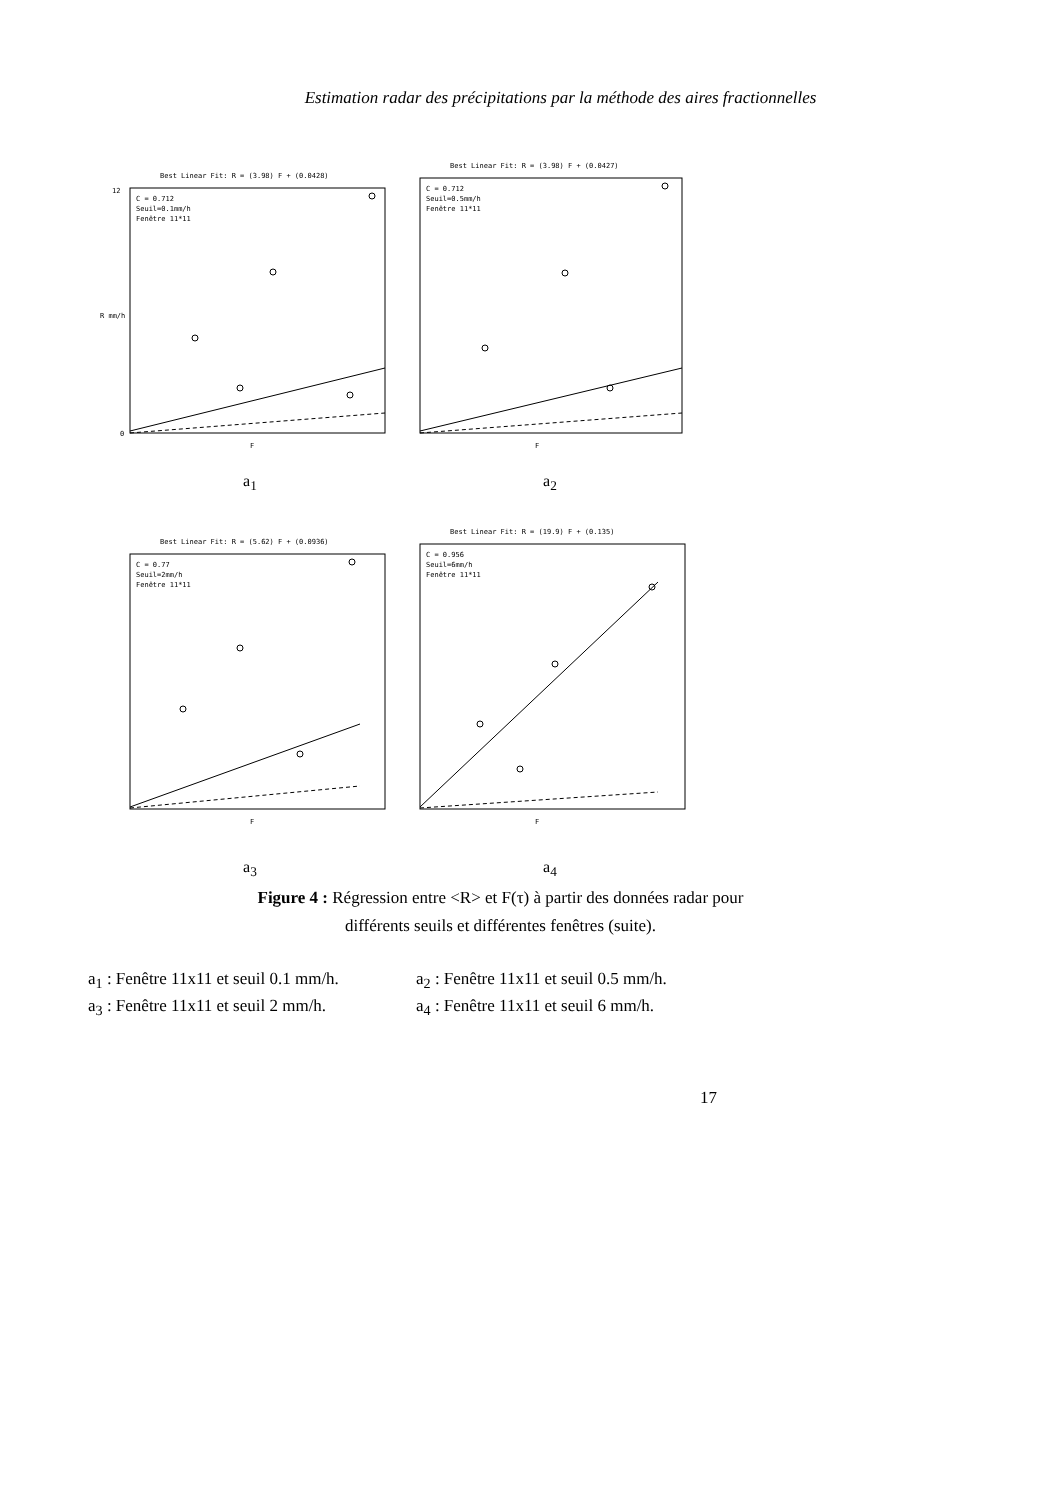Estimation radar des précipitations par la méthode des aires fractionnelles
Best Linear Fit: R = (3.98) F + (0.0428)
C = 0.712
Seuil=0.1mm/h
Fenêtre 11*11
0
12
F
R mm/h
a<sub>1</sub>
Best Linear Fit: R = (3.98) F + (0.0427)
C = 0.712
Seuil=0.5mm/h
Fenêtre 11*11
F
a<sub>2</sub>
Best Linear Fit: R = (5.62) F + (0.0936)
C = 0.77
Seuil=2mm/h
Fenêtre 11*11
F
a<sub>3</sub>
Best Linear Fit: R = (19.9) F + (0.135)
C = 0.956
Seuil=6mm/h
Fenêtre 11*11
F
a<sub>4</sub>
Figure 4 : Régression entre <R> et F(τ) à partir des données radar pour
différents seuils et différentes fenêtres (suite).
a<sub>1</sub> : Fenêtre 11x11 et seuil 0.1 mm/h. a<sub>2</sub> : Fenêtre 11x11 et seuil 0.5 mm/h.
a<sub>3</sub> : Fenêtre 11x11 et seuil 2 mm/h. a<sub>4</sub> : Fenêtre 11x11 et seuil 6 mm/h.
17